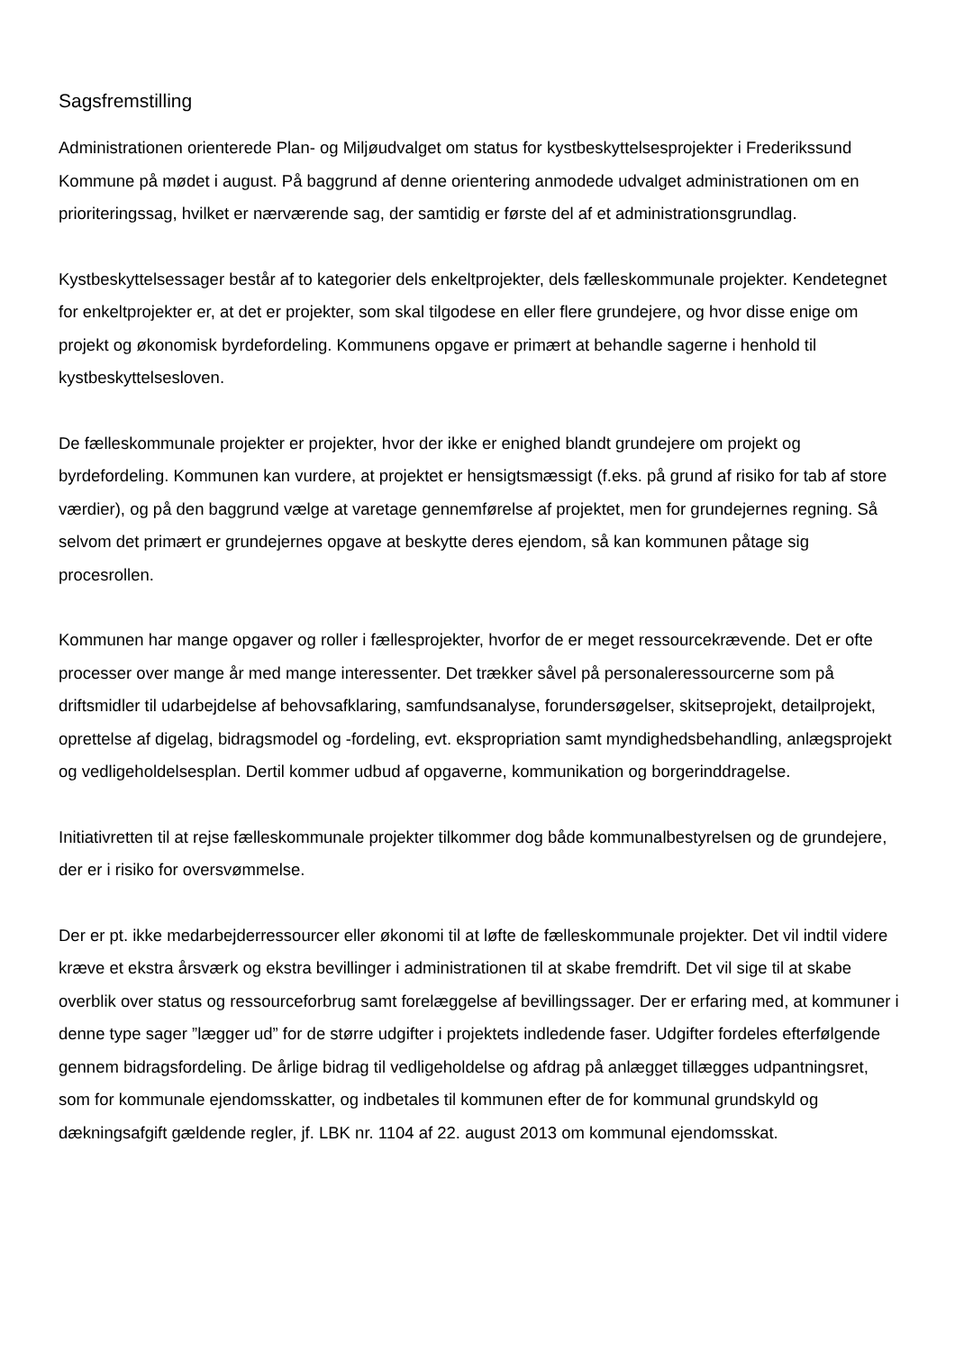Sagsfremstilling
Administrationen orienterede Plan- og Miljøudvalget om status for kystbeskyttelsesprojekter i Frederikssund Kommune på mødet i august. På baggrund af denne orientering anmodede udvalget administrationen om en prioriteringssag, hvilket er nærværende sag, der samtidig er første del af et administrationsgrundlag.
Kystbeskyttelsessager består af to kategorier dels enkeltprojekter, dels fælleskommunale projekter. Kendetegnet for enkeltprojekter er, at det er projekter, som skal tilgodese en eller flere grundejere, og hvor disse enige om projekt og økonomisk byrdefordeling. Kommunens opgave er primært at behandle sagerne i henhold til kystbeskyttelsesloven.
De fælleskommunale projekter er projekter, hvor der ikke er enighed blandt grundejere om projekt og byrdefordeling. Kommunen kan vurdere, at projektet er hensigtsmæssigt (f.eks. på grund af risiko for tab af store værdier), og på den baggrund vælge at varetage gennemførelse af projektet, men for grundejernes regning. Så selvom det primært er grundejernes opgave at beskytte deres ejendom, så kan kommunen påtage sig procesrollen.
Kommunen har mange opgaver og roller i fællesprojekter, hvorfor de er meget ressourcekrævende. Det er ofte processer over mange år med mange interessenter. Det trækker såvel på personaleressourcerne som på driftsmidler til udarbejdelse af behovsafklaring, samfundsanalyse, forundersøgelser, skitseprojekt, detailprojekt, oprettelse af digelag, bidragsmodel og -fordeling, evt. ekspropriation samt myndighedsbehandling, anlægsprojekt og vedligeholdelsesplan. Dertil kommer udbud af opgaverne, kommunikation og borgerinddragelse.
Initiativretten til at rejse fælleskommunale projekter tilkommer dog både kommunalbestyrelsen og de grundejere, der er i risiko for oversvømmelse.
Der er pt. ikke medarbejderressourcer eller økonomi til at løfte de fælleskommunale projekter. Det vil indtil videre kræve et ekstra årsværk og ekstra bevillinger i administrationen til at skabe fremdrift. Det vil sige til at skabe overblik over status og ressourceforbrug samt forelæggelse af bevillingssager. Der er erfaring med, at kommuner i denne type sager ”lægger ud” for de større udgifter i projektets indledende faser. Udgifter fordeles efterfølgende gennem bidragsfordeling. De årlige bidrag til vedligeholdelse og afdrag på anlægget tillægges udpantningsret, som for kommunale ejendomsskatter, og indbetales til kommunen efter de for kommunal grundskyld og dækningsafgift gældende regler, jf. LBK nr. 1104 af 22. august 2013 om kommunal ejendomsskat.